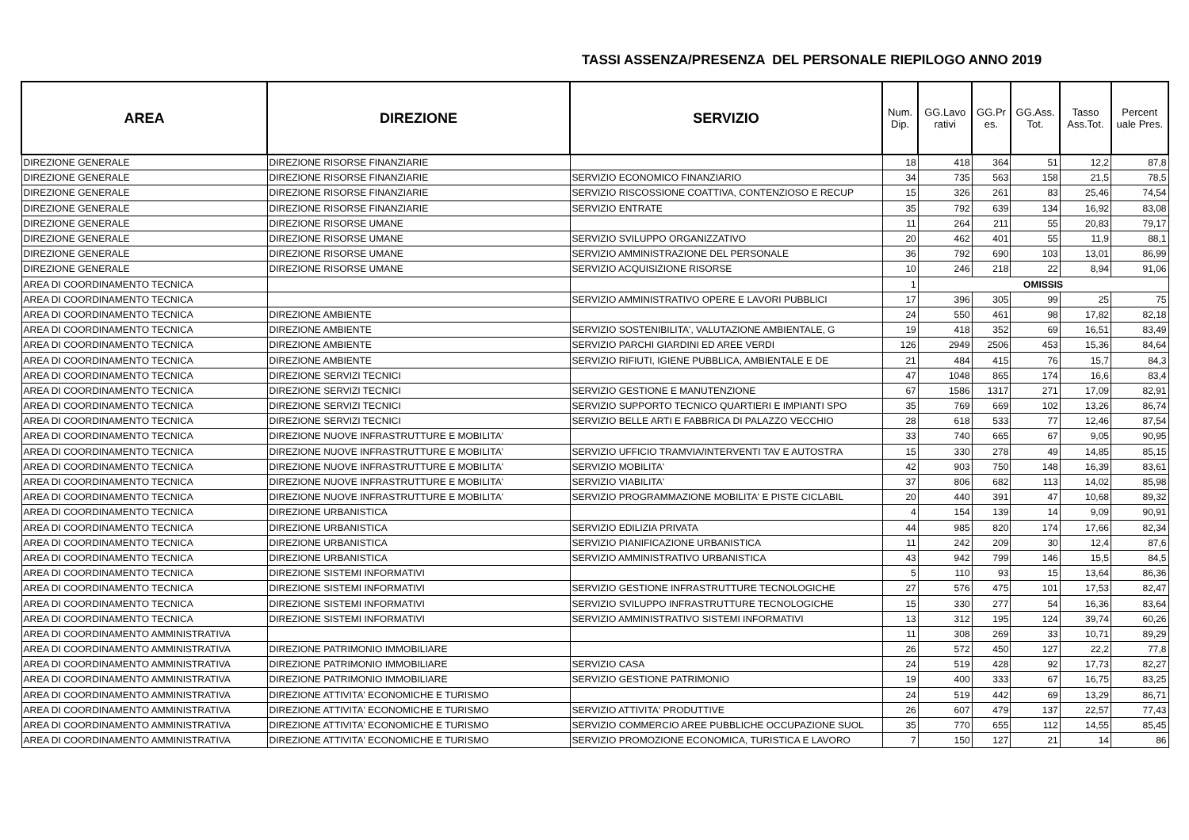TASSI ASSENZA/PRESENZA DEL PERSONALE RIEPILOGO ANNO 2019
| AREA | DIREZIONE | SERVIZIO | Num. Dip. | GG.Lavo rativi | GG.Pr es. | GG.Ass. Tot. | Tasso Ass.Tot. | Percent uale Pres. |
| --- | --- | --- | --- | --- | --- | --- | --- | --- |
| DIREZIONE GENERALE | DIREZIONE RISORSE FINANZIARIE | | 18 | 418 | 364 | 51 | 12,2 | 87,8 |
| DIREZIONE GENERALE | DIREZIONE RISORSE FINANZIARIE | SERVIZIO ECONOMICO FINANZIARIO | 34 | 735 | 563 | 158 | 21,5 | 78,5 |
| DIREZIONE GENERALE | DIREZIONE RISORSE FINANZIARIE | SERVIZIO RISCOSSIONE COATTIVA, CONTENZIOSO E RECUP | 15 | 326 | 261 | 83 | 25,46 | 74,54 |
| DIREZIONE GENERALE | DIREZIONE RISORSE FINANZIARIE | SERVIZIO ENTRATE | 35 | 792 | 639 | 134 | 16,92 | 83,08 |
| DIREZIONE GENERALE | DIREZIONE RISORSE UMANE | | 11 | 264 | 211 | 55 | 20,83 | 79,17 |
| DIREZIONE GENERALE | DIREZIONE RISORSE UMANE | SERVIZIO SVILUPPO ORGANIZZATIVO | 20 | 462 | 401 | 55 | 11,9 | 88,1 |
| DIREZIONE GENERALE | DIREZIONE RISORSE UMANE | SERVIZIO AMMINISTRAZIONE DEL PERSONALE | 36 | 792 | 690 | 103 | 13,01 | 86,99 |
| DIREZIONE GENERALE | DIREZIONE RISORSE UMANE | SERVIZIO ACQUISIZIONE RISORSE | 10 | 246 | 218 | 22 | 8,94 | 91,06 |
| AREA DI COORDINAMENTO TECNICA | | | 1 | OMISSIS | | | | |
| AREA DI COORDINAMENTO TECNICA | | SERVIZIO AMMINISTRATIVO OPERE E LAVORI PUBBLICI | 17 | 396 | 305 | 99 | 25 | 75 |
| AREA DI COORDINAMENTO TECNICA | DIREZIONE AMBIENTE | | 24 | 550 | 461 | 98 | 17,82 | 82,18 |
| AREA DI COORDINAMENTO TECNICA | DIREZIONE AMBIENTE | SERVIZIO SOSTENIBILITA', VALUTAZIONE AMBIENTALE, G | 19 | 418 | 352 | 69 | 16,51 | 83,49 |
| AREA DI COORDINAMENTO TECNICA | DIREZIONE AMBIENTE | SERVIZIO PARCHI GIARDINI ED AREE VERDI | 126 | 2949 | 2506 | 453 | 15,36 | 84,64 |
| AREA DI COORDINAMENTO TECNICA | DIREZIONE AMBIENTE | SERVIZIO RIFIUTI, IGIENE PUBBLICA, AMBIENTALE E DE | 21 | 484 | 415 | 76 | 15,7 | 84,3 |
| AREA DI COORDINAMENTO TECNICA | DIREZIONE SERVIZI TECNICI | | 47 | 1048 | 865 | 174 | 16,6 | 83,4 |
| AREA DI COORDINAMENTO TECNICA | DIREZIONE SERVIZI TECNICI | SERVIZIO GESTIONE E MANUTENZIONE | 67 | 1586 | 1317 | 271 | 17,09 | 82,91 |
| AREA DI COORDINAMENTO TECNICA | DIREZIONE SERVIZI TECNICI | SERVIZIO SUPPORTO TECNICO QUARTIERI E IMPIANTI SPO | 35 | 769 | 669 | 102 | 13,26 | 86,74 |
| AREA DI COORDINAMENTO TECNICA | DIREZIONE SERVIZI TECNICI | SERVIZIO BELLE ARTI E FABBRICA DI PALAZZO VECCHIO | 28 | 618 | 533 | 77 | 12,46 | 87,54 |
| AREA DI COORDINAMENTO TECNICA | DIREZIONE NUOVE INFRASTRUTTURE E MOBILITA' | | 33 | 740 | 665 | 67 | 9,05 | 90,95 |
| AREA DI COORDINAMENTO TECNICA | DIREZIONE NUOVE INFRASTRUTTURE E MOBILITA' | SERVIZIO UFFICIO TRAMVIA/INTERVENTI TAV E AUTOSTRA | 15 | 330 | 278 | 49 | 14,85 | 85,15 |
| AREA DI COORDINAMENTO TECNICA | DIREZIONE NUOVE INFRASTRUTTURE E MOBILITA' | SERVIZIO MOBILITA' | 42 | 903 | 750 | 148 | 16,39 | 83,61 |
| AREA DI COORDINAMENTO TECNICA | DIREZIONE NUOVE INFRASTRUTTURE E MOBILITA' | SERVIZIO VIABILITA' | 37 | 806 | 682 | 113 | 14,02 | 85,98 |
| AREA DI COORDINAMENTO TECNICA | DIREZIONE NUOVE INFRASTRUTTURE E MOBILITA' | SERVIZIO PROGRAMMAZIONE MOBILITA' E PISTE CICLABIL | 20 | 440 | 391 | 47 | 10,68 | 89,32 |
| AREA DI COORDINAMENTO TECNICA | DIREZIONE URBANISTICA | | 4 | 154 | 139 | 14 | 9,09 | 90,91 |
| AREA DI COORDINAMENTO TECNICA | DIREZIONE URBANISTICA | SERVIZIO EDILIZIA PRIVATA | 44 | 985 | 820 | 174 | 17,66 | 82,34 |
| AREA DI COORDINAMENTO TECNICA | DIREZIONE URBANISTICA | SERVIZIO PIANIFICAZIONE URBANISTICA | 11 | 242 | 209 | 30 | 12,4 | 87,6 |
| AREA DI COORDINAMENTO TECNICA | DIREZIONE URBANISTICA | SERVIZIO AMMINISTRATIVO URBANISTICA | 43 | 942 | 799 | 146 | 15,5 | 84,5 |
| AREA DI COORDINAMENTO TECNICA | DIREZIONE SISTEMI INFORMATIVI | | 5 | 110 | 93 | 15 | 13,64 | 86,36 |
| AREA DI COORDINAMENTO TECNICA | DIREZIONE SISTEMI INFORMATIVI | SERVIZIO GESTIONE INFRASTRUTTURE TECNOLOGICHE | 27 | 576 | 475 | 101 | 17,53 | 82,47 |
| AREA DI COORDINAMENTO TECNICA | DIREZIONE SISTEMI INFORMATIVI | SERVIZIO SVILUPPO INFRASTRUTTURE TECNOLOGICHE | 15 | 330 | 277 | 54 | 16,36 | 83,64 |
| AREA DI COORDINAMENTO TECNICA | DIREZIONE SISTEMI INFORMATIVI | SERVIZIO AMMINISTRATIVO SISTEMI INFORMATIVI | 13 | 312 | 195 | 124 | 39,74 | 60,26 |
| AREA DI COORDINAMENTO AMMINISTRATIVA | | | 11 | 308 | 269 | 33 | 10,71 | 89,29 |
| AREA DI COORDINAMENTO AMMINISTRATIVA | DIREZIONE PATRIMONIO IMMOBILIARE | | 26 | 572 | 450 | 127 | 22,2 | 77,8 |
| AREA DI COORDINAMENTO AMMINISTRATIVA | DIREZIONE PATRIMONIO IMMOBILIARE | SERVIZIO CASA | 24 | 519 | 428 | 92 | 17,73 | 82,27 |
| AREA DI COORDINAMENTO AMMINISTRATIVA | DIREZIONE PATRIMONIO IMMOBILIARE | SERVIZIO GESTIONE PATRIMONIO | 19 | 400 | 333 | 67 | 16,75 | 83,25 |
| AREA DI COORDINAMENTO AMMINISTRATIVA | DIREZIONE ATTIVITA' ECONOMICHE E TURISMO | | 24 | 519 | 442 | 69 | 13,29 | 86,71 |
| AREA DI COORDINAMENTO AMMINISTRATIVA | DIREZIONE ATTIVITA' ECONOMICHE E TURISMO | SERVIZIO ATTIVITA' PRODUTTIVE | 26 | 607 | 479 | 137 | 22,57 | 77,43 |
| AREA DI COORDINAMENTO AMMINISTRATIVA | DIREZIONE ATTIVITA' ECONOMICHE E TURISMO | SERVIZIO COMMERCIO AREE PUBBLICHE OCCUPAZIONE SUOL | 35 | 770 | 655 | 112 | 14,55 | 85,45 |
| AREA DI COORDINAMENTO AMMINISTRATIVA | DIREZIONE ATTIVITA' ECONOMICHE E TURISMO | SERVIZIO PROMOZIONE ECONOMICA, TURISTICA E LAVORO | 7 | 150 | 127 | 21 | 14 | 86 |